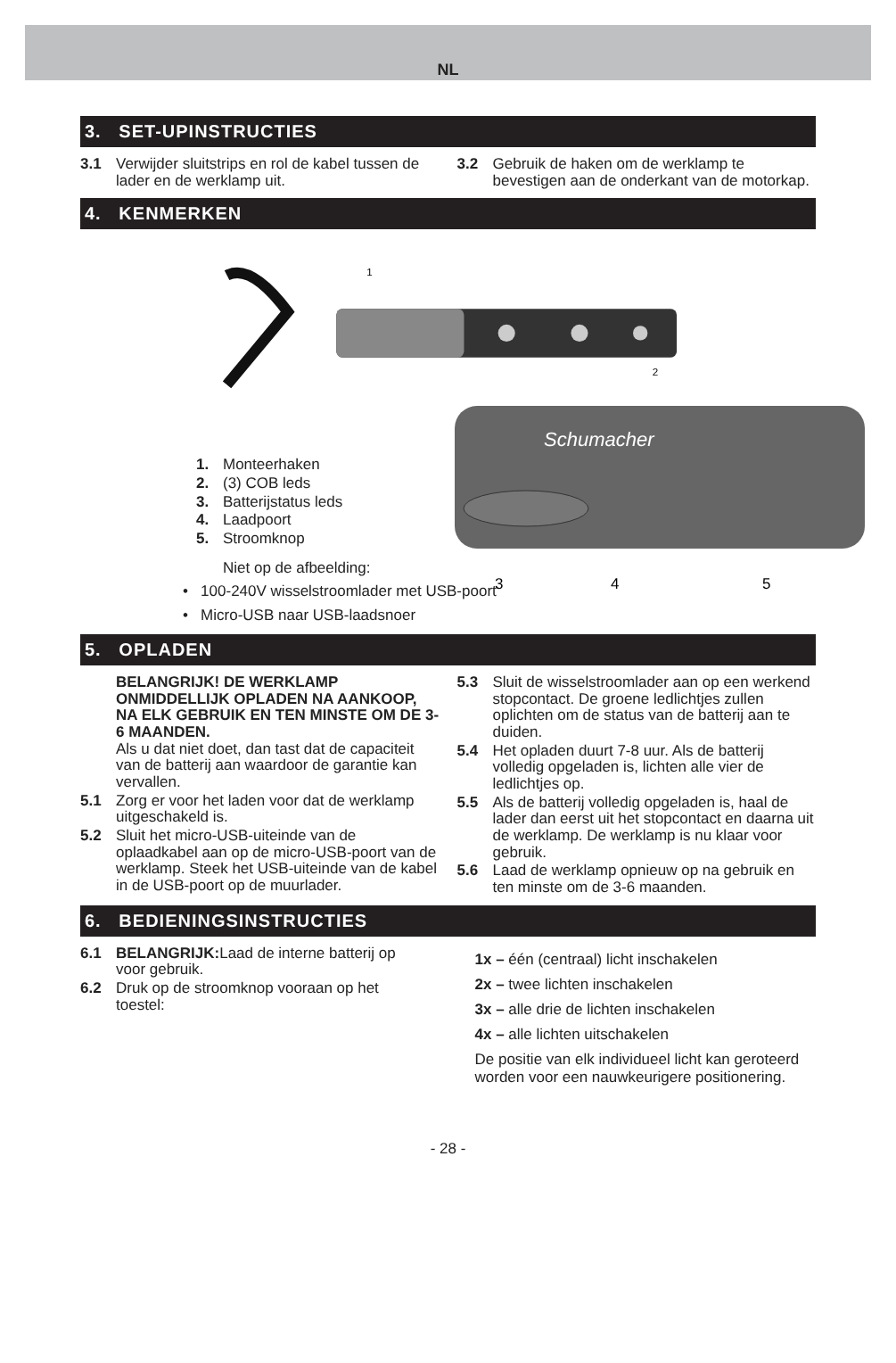NL
3. SET-UPINSTRUCTIES
3.1 Verwijder sluitstrips en rol de kabel tussen de lader en de werklamp uit.
3.2 Gebruik de haken om de werklamp te bevestigen aan de onderkant van de motorkap.
4. KENMERKEN
1
2
Schumacher
3
4
5
1. Monteerhaken
2. (3) COB leds
3. Batterijstatus leds
4. Laadpoort
5. Stroomknop
Niet op de afbeelding:
• 100-240V wisselstroomlader met USB-poort
• Micro-USB naar USB-laadsnoer
5. OPLADEN
BELANGRIJK! DE WERKLAMP ONMIDDELLIJK OPLADEN NA AANKOOP, NA ELK GEBRUIK EN TEN MINSTE OM DE 3-6 MAANDEN.
Als u dat niet doet, dan tast dat de capaciteit van de batterij aan waardoor de garantie kan vervallen.
5.1 Zorg er voor het laden voor dat de werklamp uitgeschakeld is.
5.2 Sluit het micro-USB-uiteinde van de oplaadkabel aan op de micro-USB-poort van de werklamp. Steek het USB-uiteinde van de kabel in de USB-poort op de muurlader.
5.3 Sluit de wisselstroomlader aan op een werkend stopcontact. De groene ledlichtjes zullen oplichten om de status van de batterij aan te duiden.
5.4 Het opladen duurt 7-8 uur. Als de batterij volledig opgeladen is, lichten alle vier de ledlichtjes op.
5.5 Als de batterij volledig opgeladen is, haal de lader dan eerst uit het stopcontact en daarna uit de werklamp. De werklamp is nu klaar voor gebruik.
5.6 Laad de werklamp opnieuw op na gebruik en ten minste om de 3-6 maanden.
6. BEDIENINGSINSTRUCTIES
6.1 BELANGRIJK: Laad de interne batterij op voor gebruik.
6.2 Druk op de stroomknop vooraan op het toestel:
1x – één (centraal) licht inschakelen
2x – twee lichten inschakelen
3x – alle drie de lichten inschakelen
4x – alle lichten uitschakelen
De positie van elk individueel licht kan geroteerd worden voor een nauwkeurigere positionering.
- 28 -